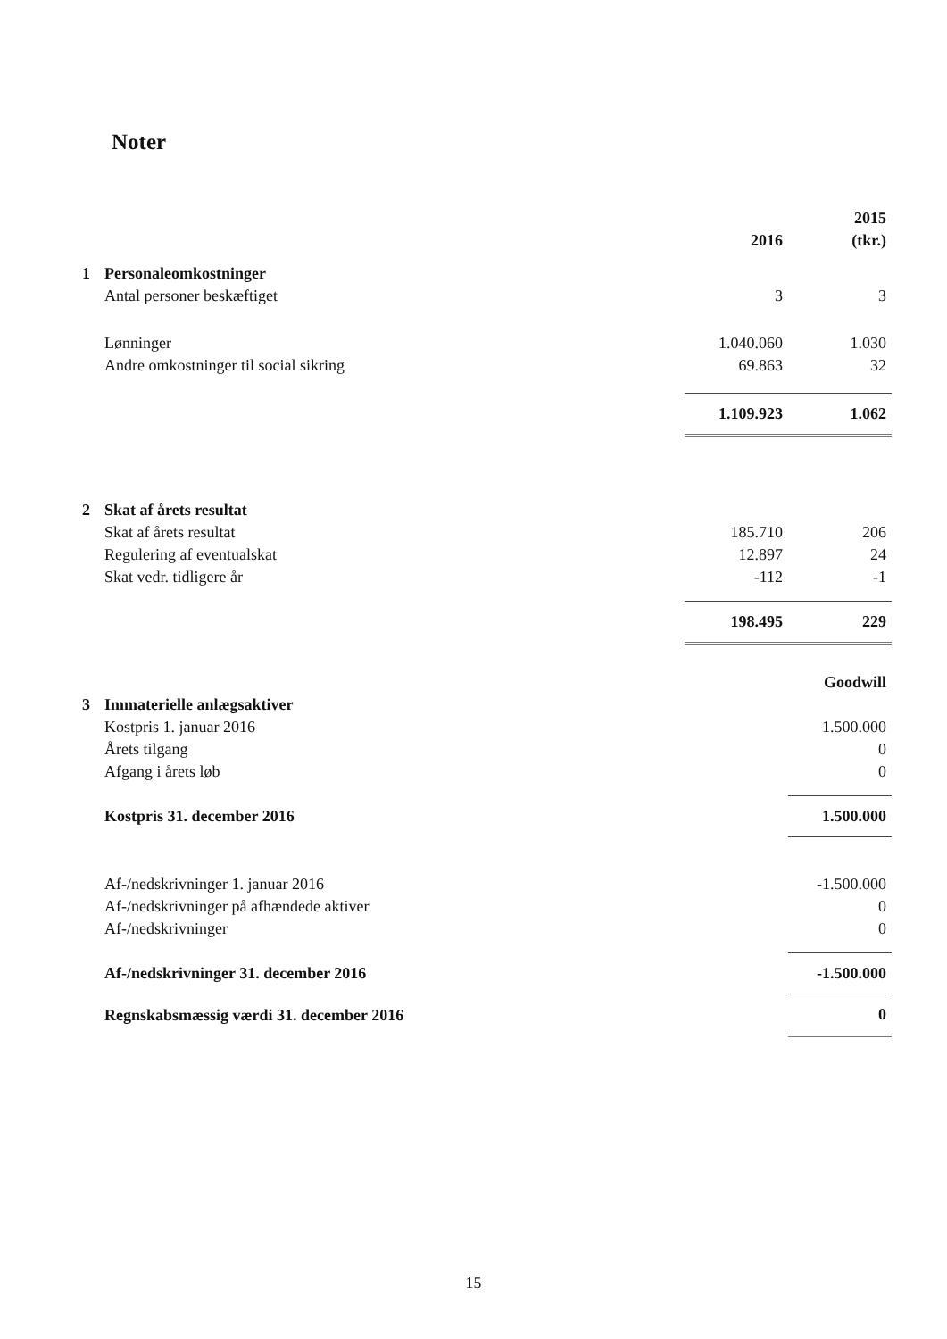Noter
| | | | 2015 |
| | | 2016 | (tkr.) |
| 1 | Personaleomkostninger | | |
| | Antal personer beskæftiget | 3 | 3 |
| | Lønninger | 1.040.060 | 1.030 |
| | Andre omkostninger til social sikring | 69.863 | 32 |
| | | 1.109.923 | 1.062 |
| 2 | Skat af årets resultat | | |
| | Skat af årets resultat | 185.710 | 206 |
| | Regulering af eventualskat | 12.897 | 24 |
| | Skat vedr. tidligere år | -112 | -1 |
| | | 198.495 | 229 |
| | | | Goodwill |
| 3 | Immaterielle anlægsaktiver | | |
| | Kostpris 1. januar 2016 | | 1.500.000 |
| | Årets tilgang | | 0 |
| | Afgang i årets løb | | 0 |
| | Kostpris 31. december 2016 | | 1.500.000 |
| | Af-/nedskrivninger 1. januar 2016 | | -1.500.000 |
| | Af-/nedskrivninger på afhændede aktiver | | 0 |
| | Af-/nedskrivninger | | 0 |
| | Af-/nedskrivninger 31. december 2016 | | -1.500.000 |
| | Regnskabsmæssig værdi 31. december 2016 | | 0 |
15